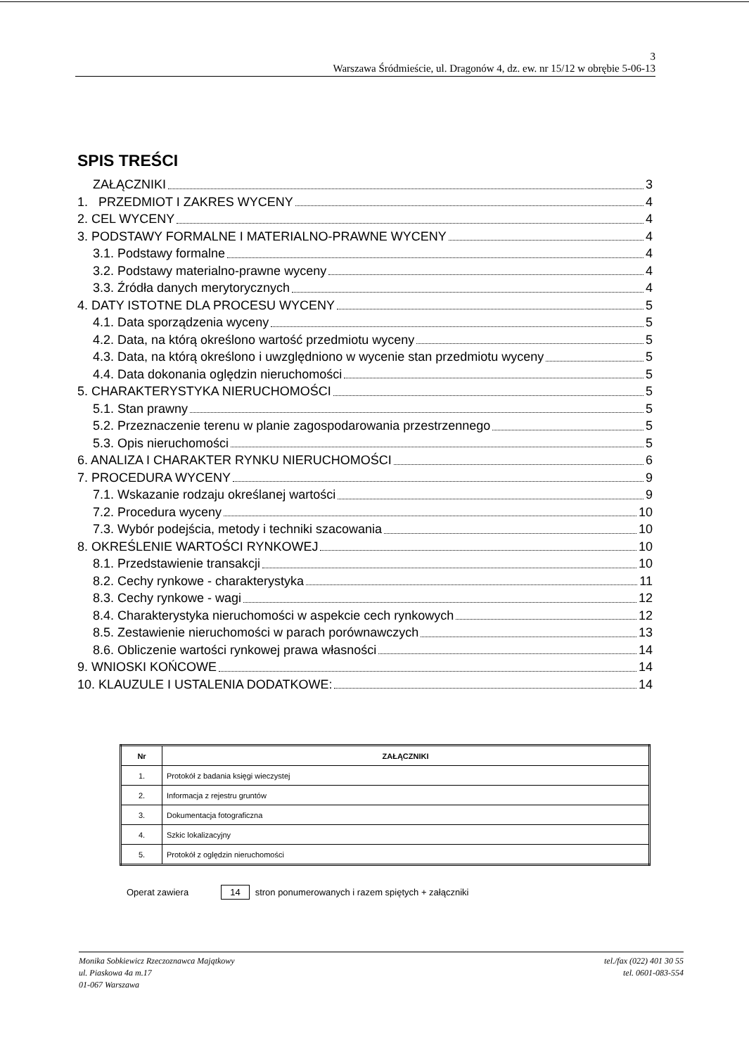3
Warszawa Śródmieście, ul. Dragonów 4, dz. ew. nr 15/12 w obrębie 5-06-13
SPIS TREŚCI
ZAŁĄCZNIKI 3
1. PRZEDMIOT I ZAKRES WYCENY 4
2. CEL WYCENY 4
3. PODSTAWY FORMALNE I MATERIALNO-PRAWNE WYCENY 4
3.1. Podstawy formalne 4
3.2. Podstawy materialno-prawne wyceny 4
3.3. Źródła danych merytorycznych 4
4. DATY ISTOTNE DLA PROCESU WYCENY 5
4.1. Data sporządzenia wyceny 5
4.2. Data, na którą określono wartość przedmiotu wyceny 5
4.3. Data, na którą określono i uwzględniono w wycenie stan przedmiotu wyceny 5
4.4. Data dokonania oględzin nieruchomości 5
5. CHARAKTERYSTYKA NIERUCHOMOŚCI 5
5.1. Stan prawny 5
5.2. Przeznaczenie terenu w planie zagospodarowania przestrzennego 5
5.3. Opis nieruchomości 5
6. ANALIZA I CHARAKTER RYNKU NIERUCHOMOŚCI 6
7. PROCEDURA WYCENY 9
7.1. Wskazanie rodzaju określanej wartości 9
7.2. Procedura wyceny 10
7.3. Wybór podejścia, metody i techniki szacowania 10
8. OKREŚLENIE WARTOŚCI RYNKOWEJ 10
8.1. Przedstawienie transakcji 10
8.2. Cechy rynkowe - charakterystyka 11
8.3. Cechy rynkowe - wagi 12
8.4. Charakterystyka nieruchomości w aspekcie cech rynkowych 12
8.5. Zestawienie nieruchomości w parach porównawczych 13
8.6. Obliczenie wartości rynkowej prawa własności 14
9. WNIOSKI KOŃCOWE 14
10. KLAUZULE I USTALENIA DODATKOWE: 14
| Nr | ZAŁĄCZNIKI |
| --- | --- |
| 1. | Protokół z badania księgi wieczystej |
| 2. | Informacja z rejestru gruntów |
| 3. | Dokumentacja fotograficzna |
| 4. | Szkic lokalizacyjny |
| 5. | Protokół z oględzin nieruchomości |
Operat zawiera 14 stron ponumerowanych i razem spiętych + załączniki
Monika Sobkiewicz Rzeczoznawca Majątkowy
ul. Piaskowa 4a m.17
01-067 Warszawa
tel./fax (022) 401 30 55
tel. 0601-083-554